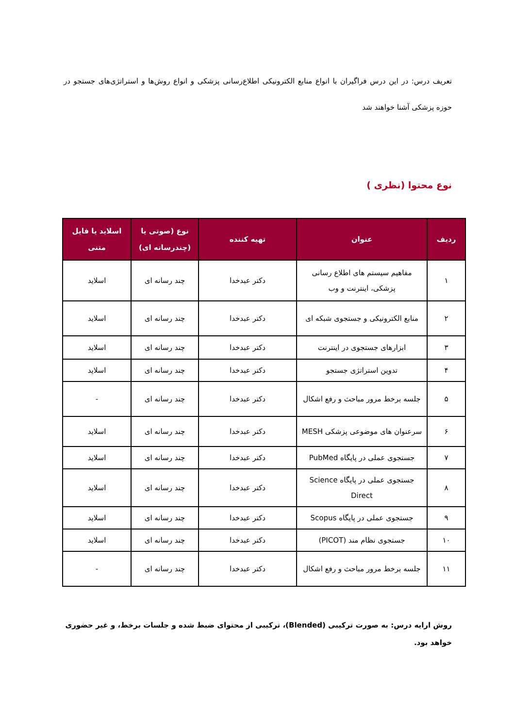تعریف درس: در این درس فراگیران با انواع منابع الکترونیکی اطلاع‌رسانی پزشکی و انواع روش‌ها و استراتژی‌های جستجو در حوزه پزشکی آشنا خواهند شد
نوع محتوا (نظری )
| ردیف | عنوان | تهیه کننده | نوع (صوتی یا (چندرسانه ای) | اسلاید یا فایل متنی |
| --- | --- | --- | --- | --- |
| ۱ | مفاهیم سیستم های اطلاع رسانی پزشکی، اینترنت و وب | دکتر عبدخدا | چند رسانه ای | اسلاید |
| ۲ | منابع الکترونیکی و جستجوی شبکه ای | دکتر عبدخدا | چند رسانه ای | اسلاید |
| ۳ | ابزارهای جستجوی در اینترنت | دکتر عبدخدا | چند رسانه ای | اسلاید |
| ۴ | تدوین استراتژی جستجو | دکتر عبدخدا | چند رسانه ای | اسلاید |
| ۵ | جلسه برخط مرور مباحث و رفع اشکال | دکتر عبدخدا | چند رسانه ای | - |
| ۶ | سرعنوان های موضوعی پزشکی MESH | دکتر عبدخدا | چند رسانه ای | اسلاید |
| ۷ | جستجوی عملی در پایگاه PubMed | دکتر عبدخدا | چند رسانه ای | اسلاید |
| ۸ | جستجوی عملی در پایگاه Science Direct | دکتر عبدخدا | چند رسانه ای | اسلاید |
| ۹ | جستجوی عملی در پایگاه Scopus | دکتر عبدخدا | چند رسانه ای | اسلاید |
| ۱۰ | جستجوی نظام مند (PICOT) | دکتر عبدخدا | چند رسانه ای | اسلاید |
| ۱۱ | جلسه برخط مرور مباحث و رفع اشکال | دکتر عبدخدا | چند رسانه ای | - |
روش ارایه درس: به صورت ترکیبی (Blended)، ترکیبی از محتوای ضبط شده و جلسات برخط، و غیر حضوری خواهد بود.